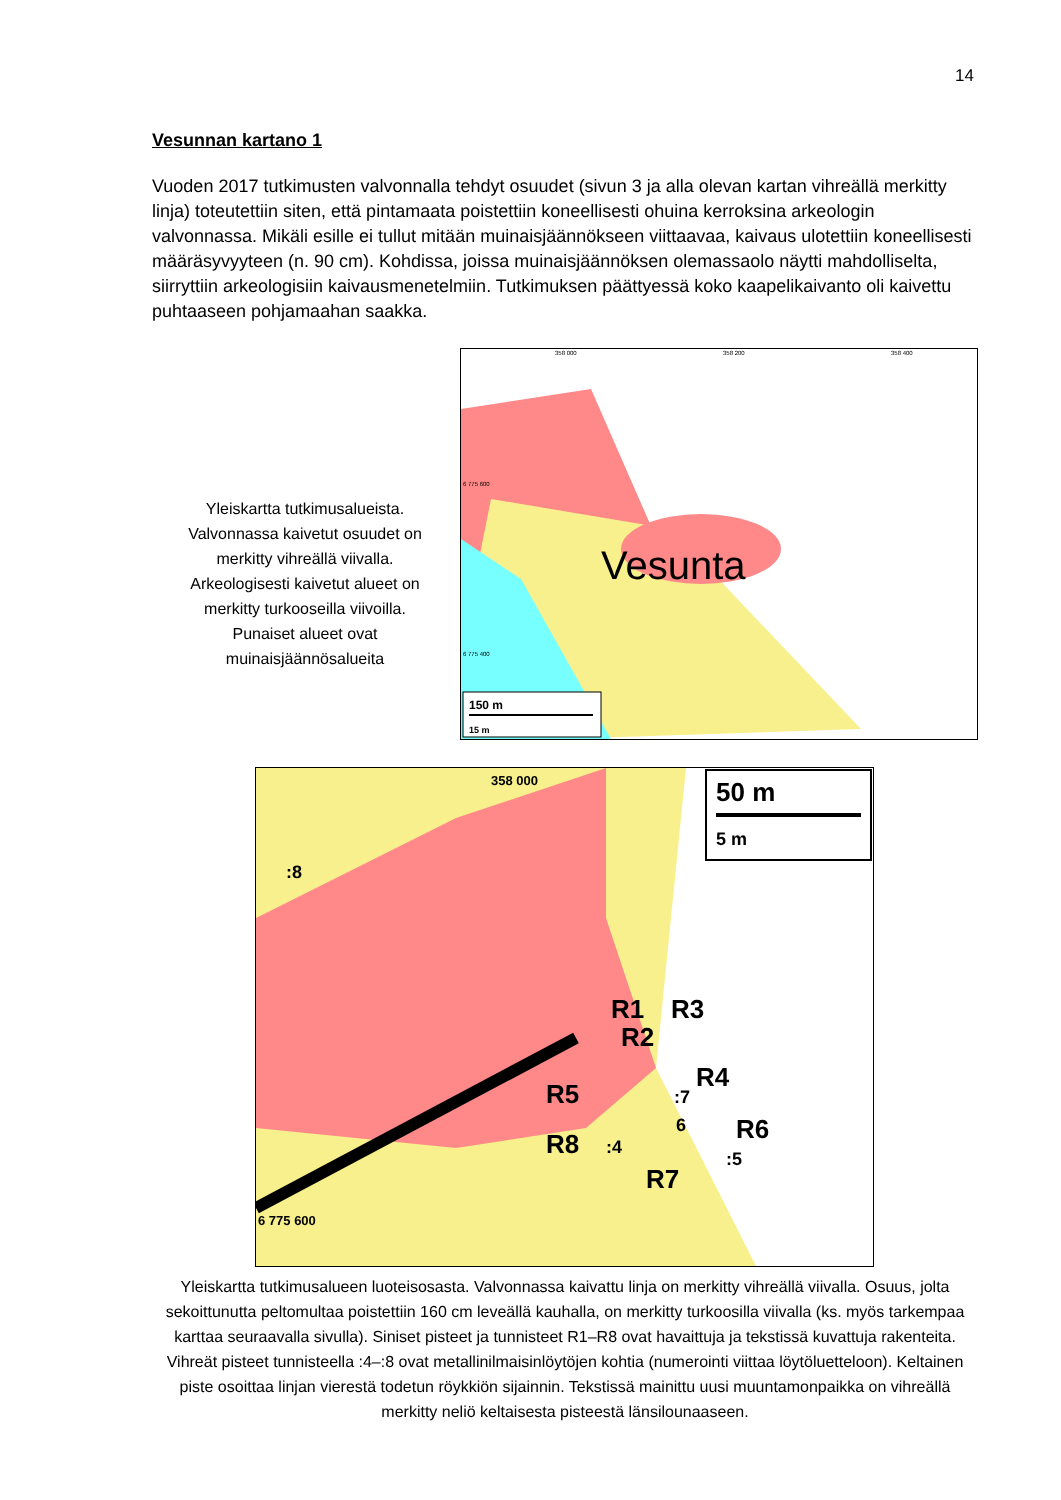14
Vesunnan kartano 1
Vuoden 2017 tutkimusten valvonnalla tehdyt osuudet (sivun 3 ja alla olevan kartan vihreällä merkitty linja) toteutettiin siten, että pintamaata poistettiin koneellisesti ohuina kerroksina arkeologin valvonnassa. Mikäli esille ei tullut mitään muinaisjäännökseen viittaavaa, kaivaus ulotettiin koneellisesti määräsyvyyteen (n. 90 cm). Kohdissa, joissa muinaisjäännöksen olemassaolo näytti mahdolliselta, siirryttiin arkeologisiin kaivausmenetelmiin. Tutkimuksen päättyessä koko kaapelikaivanto oli kaivettu puhtaaseen pohjamaahan saakka.
Yleiskartta tutkimusalueista. Valvonnassa kaivetut osuudet on merkitty vihreällä viivalla. Arkeologisesti kaivetut alueet on merkitty turkooseilla viivoilla. Punaiset alueet ovat muinaisjäännösalueita
Vesunta
358 000
358 200
358 400
6 775 600
6 775 400
150 m
15 m
358 000
6 775 600
50 m
5 m
R1
R3
R2
R4
R5
R6
R8
R7
:8
:7
6
:4
:5
Yleiskartta tutkimusalueen luoteisosasta. Valvonnassa kaivattu linja on merkitty vihreällä viivalla. Osuus, jolta sekoittunutta peltomultaa poistettiin 160 cm leveällä kauhalla, on merkitty turkoosilla viivalla (ks. myös tarkempaa karttaa seuraavalla sivulla). Siniset pisteet ja tunnisteet R1–R8 ovat havaittuja ja tekstissä kuvattuja rakenteita. Vihreät pisteet tunnisteella :4–:8 ovat metallinilmaisinlöytöjen kohtia (numerointi viittaa löytöluetteloon). Keltainen piste osoittaa linjan vierestä todetun röykkiön sijainnin. Tekstissä mainittu uusi muuntamonpaikka on vihreällä merkitty neliö keltaisesta pisteestä länsilounaaseen.